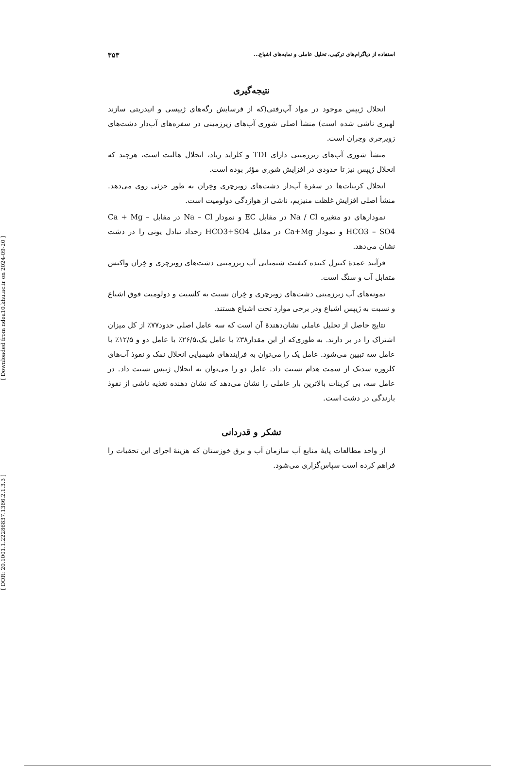[ Downloaded from ndea10.khu.ac.ir on 2024-09-20 ]
[ DOR: 20.1001.1.22286837.1386.2.1.3.3 ]
استفاده از دیاگرام‌های ترکیبی، تحلیل عاملی و نمایه‌های اشباع... ۳۵۳
نتیجه‌گیری
انحلال ژیپس موجود در مواد آب‌رفتی(که از فرسایش رگه‌های ژیپسی و انیدریتی سازند لهبری ناشی شده است) منشأ اصلی شوری آب‌های زیرزمینی در سفره‌های آب‌دار دشت‌های زویرچری وخِران است.
منشأ شوری آب‌های زیرزمینی دارای TDI و کلراید زیاد، انحلال هالیت است، هرچند که انحلال ژیپس نیز تا حدودی در افزایش شوری مؤثر بوده است.
انحلال کربنات‌ها در سفرهٔ آب‌دار دشت‌های زویرچری وخِران به طور جزئی روی می‌دهد. منشأ اصلی افزایش غلظت منیزیم، ناشی از هوازدگی دولومیت است.
نمودارهای دو متغیره Na / Cl در مقابل EC و نمودار Na – Cl در مقابل Ca + Mg – HCO3 – SO4 و نمودار Ca+Mg در مقابل HCO3+SO4 رخداد تبادل یونی را در دشت نشان می‌دهد.
فرآیند عمدهٔ کنترل کننده کیفیت شیمیایی آب زیرزمینی دشت‌های زویرچری و خِران واکنش متقابل آب و سنگ است.
نمونه‌های آب زیرزمینی دشت‌های زویرچری و خِران نسبت به کلسیت و دولومیت فوق اشباع و نسبت به ژیپس اشباع ودر برخی موارد تحت اشباع هستند.
نتایج حاصل از تحلیل عاملی نشان‌دهندهٔ آن است که سه عامل اصلی حدود۷۷٪ از کل میزان اشتراک را در بر دارند. به طوری‌که از این مقدار۳۸٪ با عامل یک،۲۶/۵٪ با عامل دو و ۱۲/۵٪ با عامل سه تبیین می‌شود. عامل یک را می‌توان به فرایندهای شیمیایی انحلال نمک و نفوذ آب‌های کلروره سدیک از سمت هدام نسبت داد. عامل دو را می‌توان به انحلال ژیپس نسبت داد. در عامل سه، بی کربنات بالاترین بار عاملی را نشان می‌دهد که نشان دهنده تغذیه ناشی از نفوذ بارندگی در دشت است.
تشکر و قدردانی
از واحد مطالعات پایهٔ منابع آب سازمان آب و برق خوزستان که هزینهٔ اجرای این تحقیات را فراهم کرده است سپاس‌گزاری می‌شود.